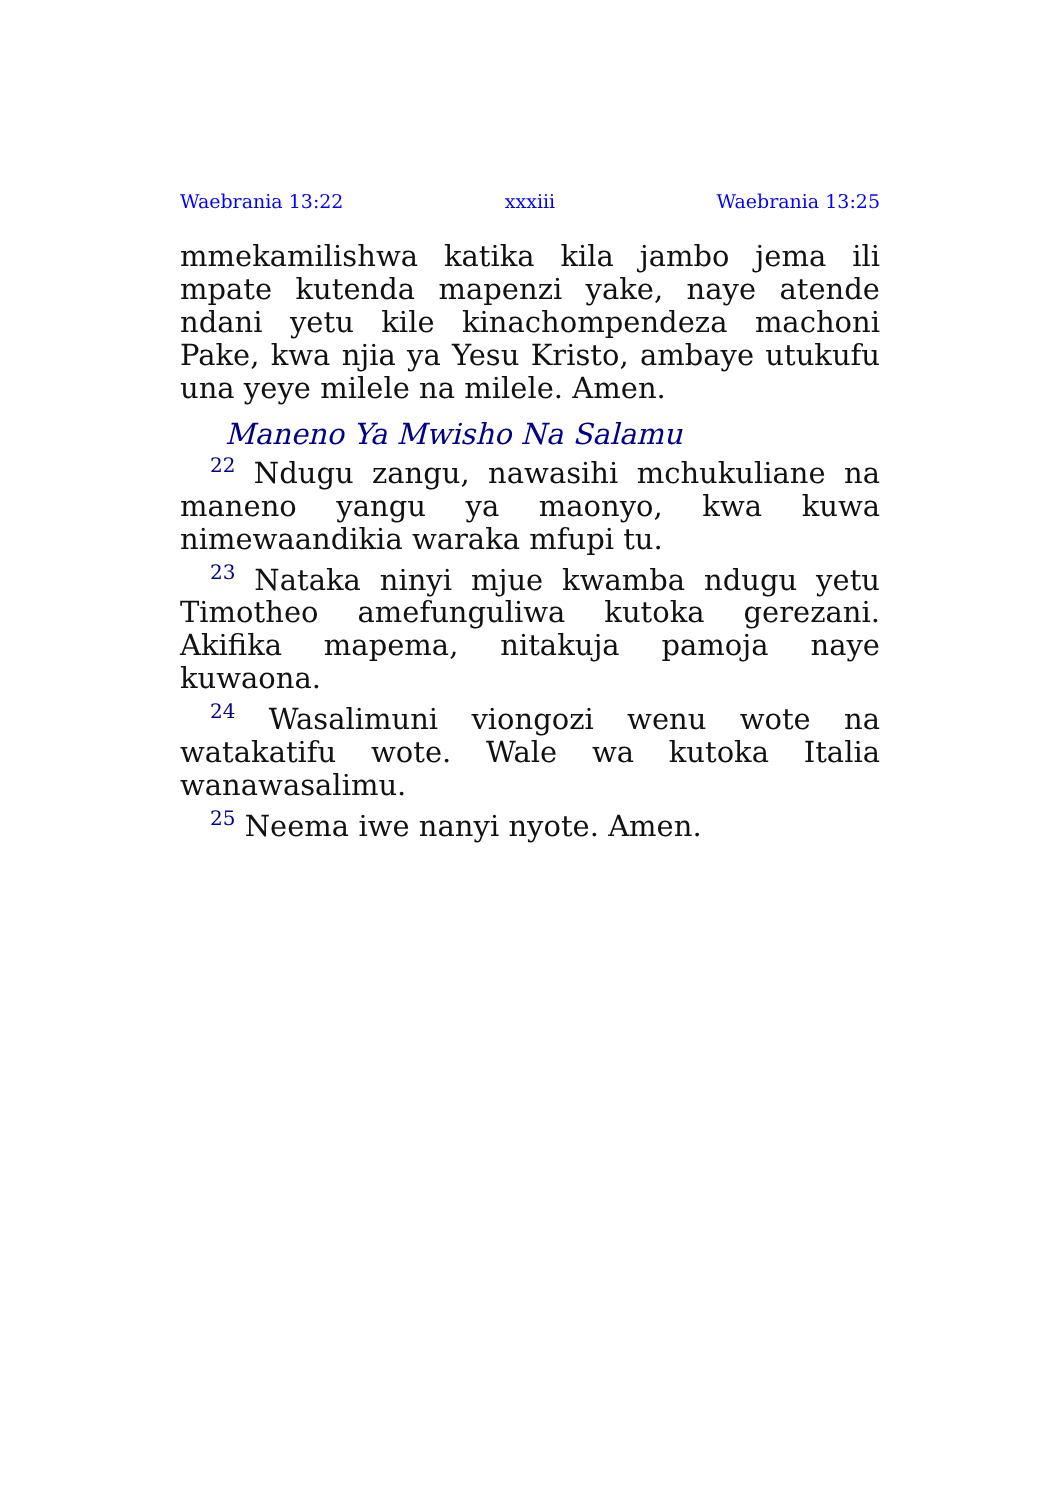Waebrania 13:22 xxxiii Waebrania 13:25
mmekamilishwa katika kila jambo jema ili mpate kutenda mapenzi yake, naye atende ndani yetu kile kinachompendeza machoni Pake, kwa njia ya Yesu Kristo, ambaye utukufu una yeye milele na milele. Amen.
Maneno Ya Mwisho Na Salamu
<sup>22</sup> Ndugu zangu, nawasihi mchukuliane na maneno yangu ya maonyo, kwa kuwa nimewaandikia waraka mfupi tu.
<sup>23</sup> Nataka ninyi mjue kwamba ndugu yetu Timotheo amefunguliwa kutoka gerezani. Akifika mapema, nitakuja pamoja naye kuwaona.
<sup>24</sup> Wasalimuni viongozi wenu wote na watakatifu wote. Wale wa kutoka Italia wanawasalimu.
<sup>25</sup> Neema iwe nanyi nyote. Amen.